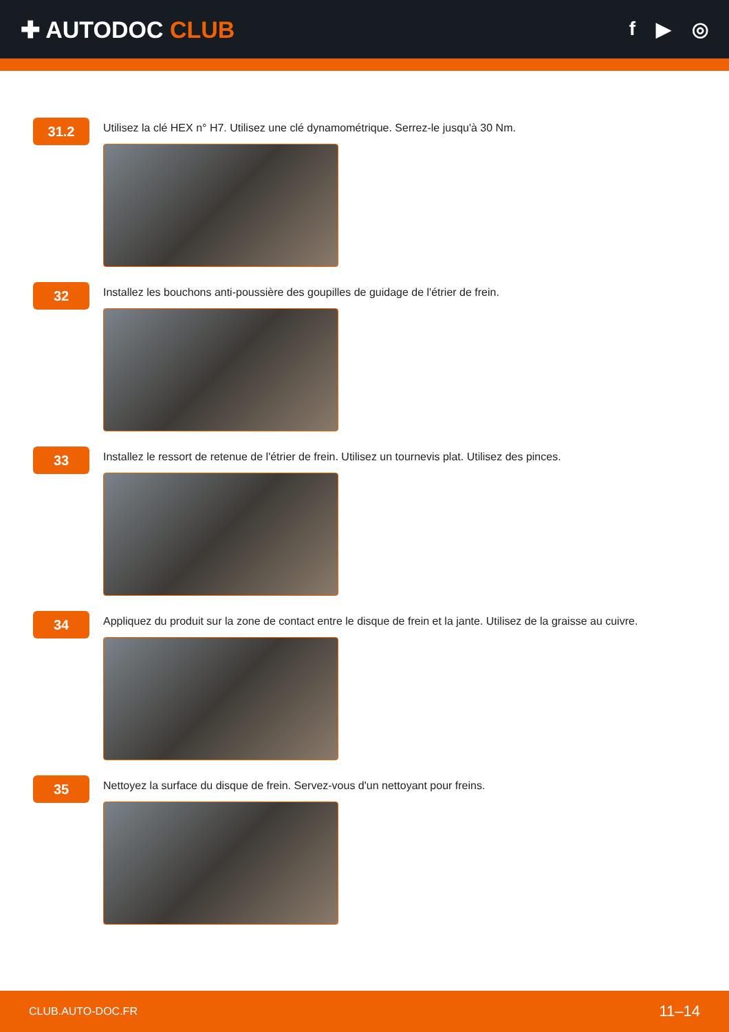✚ AUTODOC CLUB
f ▶ ◎
31.2
Utilisez la clé HEX n° H7. Utilisez une clé dynamométrique. Serrez-le jusqu'à 30 Nm.
32
Installez les bouchons anti-poussière des goupilles de guidage de l'étrier de frein.
33
Installez le ressort de retenue de l'étrier de frein. Utilisez un tournevis plat. Utilisez des pinces.
34
Appliquez du produit sur la zone de contact entre le disque de frein et la jante. Utilisez de la graisse au cuivre.
35
Nettoyez la surface du disque de frein. Servez-vous d'un nettoyant pour freins.
CLUB.AUTO-DOC.FR 11–14